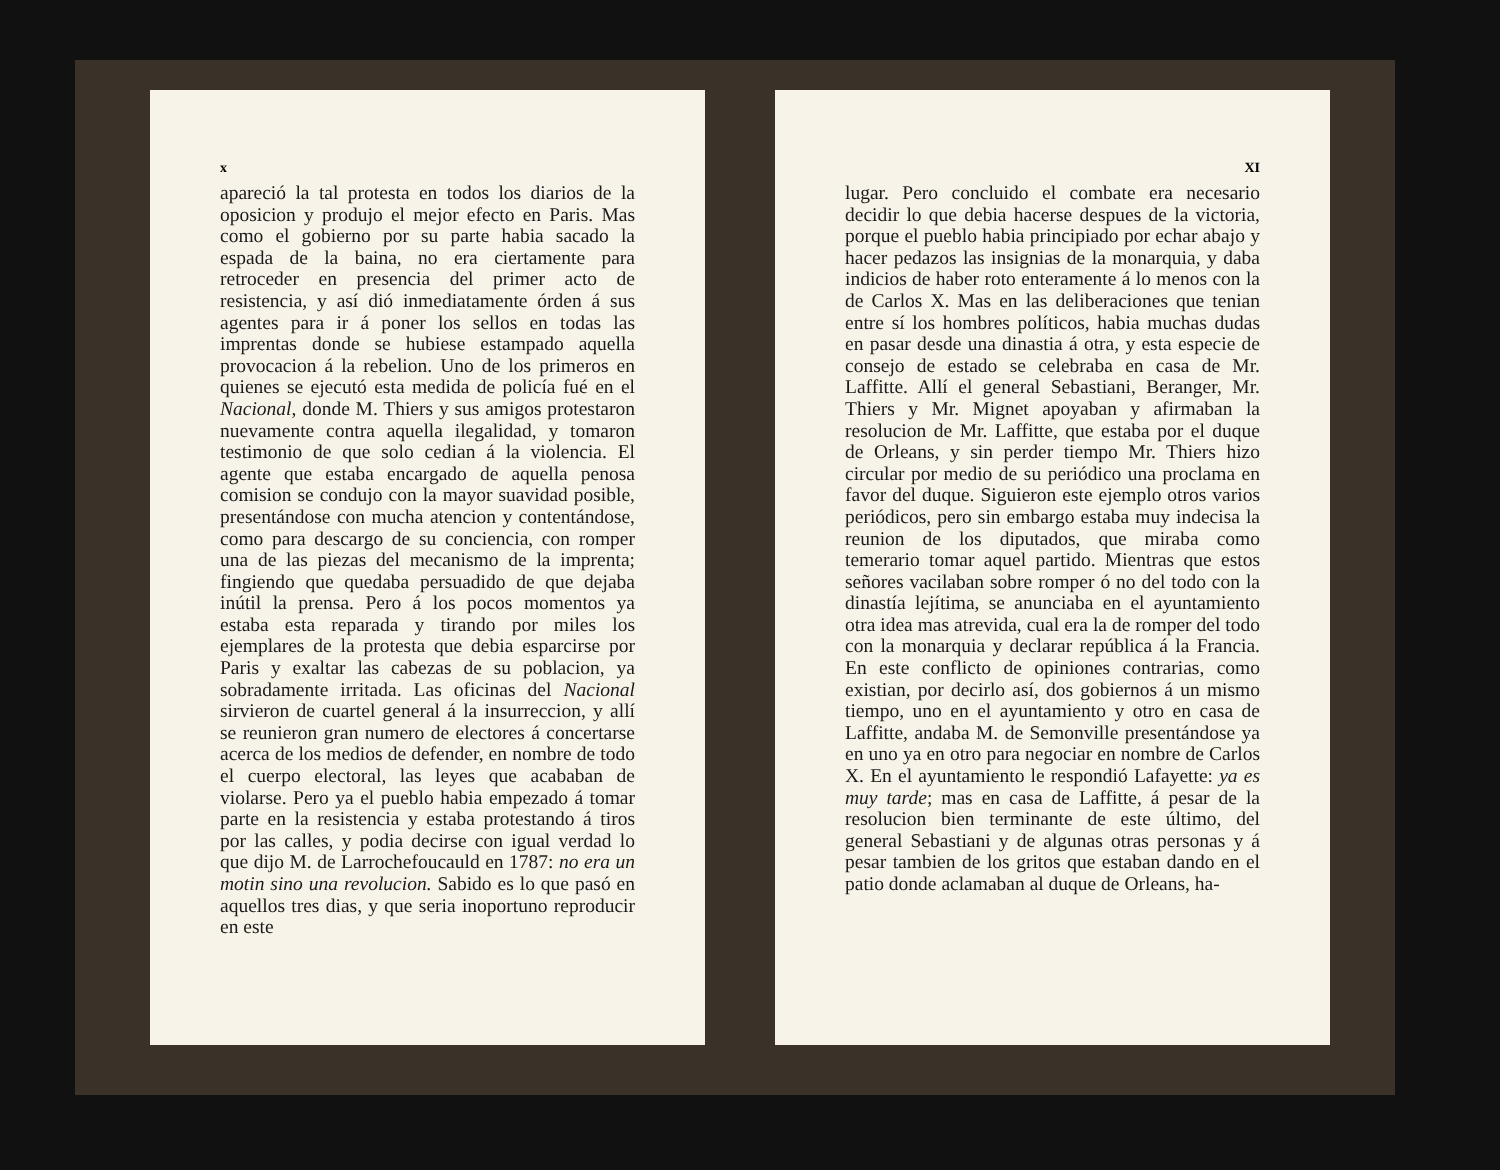x
apareció la tal protesta en todos los diarios de la oposicion y produjo el mejor efecto en Paris. Mas como el gobierno por su parte habia sacado la espada de la baina, no era ciertamente para retroceder en presencia del primer acto de resistencia, y así dió inmediatamente órden á sus agentes para ir á poner los sellos en todas las imprentas donde se hubiese estampado aquella provocacion á la rebelion. Uno de los primeros en quienes se ejecutó esta medida de policía fué en el Nacional, donde M. Thiers y sus amigos protestaron nuevamente contra aquella ilegalidad, y tomaron testimonio de que solo cedian á la violencia. El agente que estaba encargado de aquella penosa comision se condujo con la mayor suavidad posible, presentándose con mucha atencion y contentándose, como para descargo de su conciencia, con romper una de las piezas del mecanismo de la imprenta; fingiendo que quedaba persuadido de que dejaba inútil la prensa. Pero á los pocos momentos ya estaba esta reparada y tirando por miles los ejemplares de la protesta que debia esparcirse por Paris y exaltar las cabezas de su poblacion, ya sobradamente irritada. Las oficinas del Nacional sirvieron de cuartel general á la insurreccion, y allí se reunieron gran numero de electores á concertarse acerca de los medios de defender, en nombre de todo el cuerpo electoral, las leyes que acababan de violarse. Pero ya el pueblo habia empezado á tomar parte en la resistencia y estaba protestando á tiros por las calles, y podia decirse con igual verdad lo que dijo M. de Larrochefoucauld en 1787: no era un motin sino una revolucion. Sabido es lo que pasó en aquellos tres dias, y que seria inoportuno reproducir en este
XI
lugar. Pero concluido el combate era necesario decidir lo que debia hacerse despues de la victoria, porque el pueblo habia principiado por echar abajo y hacer pedazos las insignias de la monarquia, y daba indicios de haber roto enteramente á lo menos con la de Carlos X. Mas en las deliberaciones que tenian entre sí los hombres políticos, habia muchas dudas en pasar desde una dinastia á otra, y esta especie de consejo de estado se celebraba en casa de Mr. Laffitte. Allí el general Sebastiani, Beranger, Mr. Thiers y Mr. Mignet apoyaban y afirmaban la resolucion de Mr. Laffitte, que estaba por el duque de Orleans, y sin perder tiempo Mr. Thiers hizo circular por medio de su periódico una proclama en favor del duque. Siguieron este ejemplo otros varios periódicos, pero sin embargo estaba muy indecisa la reunion de los diputados, que miraba como temerario tomar aquel partido. Mientras que estos señores vacilaban sobre romper ó no del todo con la dinastía lejítima, se anunciaba en el ayuntamiento otra idea mas atrevida, cual era la de romper del todo con la monarquia y declarar república á la Francia. En este conflicto de opiniones contrarias, como existian, por decirlo así, dos gobiernos á un mismo tiempo, uno en el ayuntamiento y otro en casa de Laffitte, andaba M. de Semonville presentándose ya en uno ya en otro para negociar en nombre de Carlos X. En el ayuntamiento le respondió Lafayette: ya es muy tarde; mas en casa de Laffitte, á pesar de la resolucion bien terminante de este último, del general Sebastiani y de algunas otras personas y á pesar tambien de los gritos que estaban dando en el patio donde aclamaban al duque de Orleans, ha-